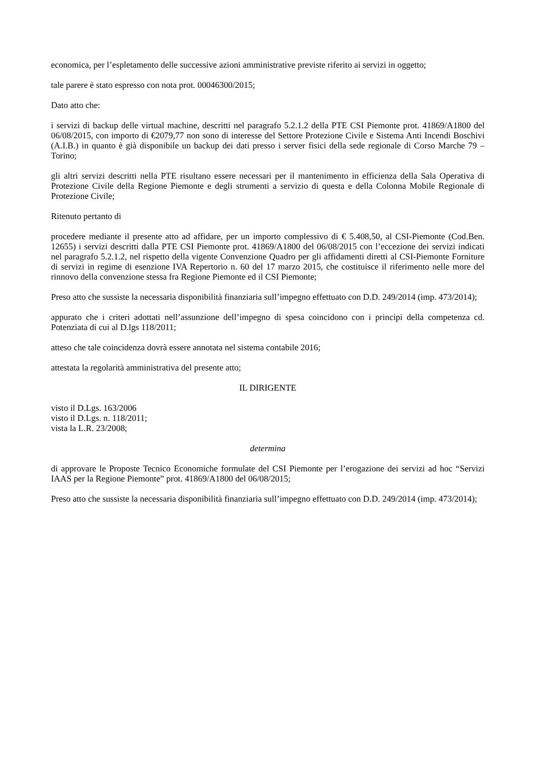economica, per l’espletamento delle successive azioni amministrative previste riferito ai servizi in oggetto;
tale parere è stato espresso con nota prot. 00046300/2015;
Dato atto che:
i servizi di backup delle virtual machine, descritti nel paragrafo 5.2.1.2 della PTE CSI Piemonte prot. 41869/A1800 del 06/08/2015, con importo di €2079,77 non sono di interesse del Settore Protezione Civile e Sistema Anti Incendi Boschivi (A.I.B.) in quanto è già disponibile un backup dei dati presso i server fisici della sede regionale di Corso Marche 79 – Torino;
gli altri servizi descritti nella PTE risultano essere necessari per il mantenimento in efficienza della Sala Operativa di Protezione Civile della Regione Piemonte e degli strumenti a servizio di questa e della Colonna Mobile Regionale di Protezione Civile;
Ritenuto pertanto di
procedere mediante il presente atto ad affidare, per un importo complessivo di € 5.408,50, al CSI-Piemonte (Cod.Ben. 12655) i servizi descritti dalla PTE CSI Piemonte prot. 41869/A1800 del 06/08/2015 con l’eccezione dei servizi indicati nel paragrafo 5.2.1.2, nel rispetto della vigente Convenzione Quadro per gli affidamenti diretti al CSI-Piemonte Forniture di servizi in regime di esenzione IVA Repertorio n. 60 del 17 marzo 2015, che costituisce il riferimento nelle more del rinnovo della convenzione stessa fra Regione Piemonte ed il CSI Piemonte;
Preso atto che sussiste la necessaria disponibilità finanziaria sull’impegno effettuato con D.D. 249/2014 (imp. 473/2014);
appurato che i criteri adottati nell’assunzione dell’impegno di spesa coincidono con i principi della competenza cd. Potenziata di cui al D.lgs 118/2011;
atteso che tale coincidenza dovrà essere annotata nel sistema contabile 2016;
attestata la regolarità amministrativa del presente atto;
IL DIRIGENTE
visto il D.Lgs. 163/2006
visto il D.Lgs. n. 118/2011;
vista la L.R. 23/2008;
determina
di approvare le Proposte Tecnico Economiche formulate del CSI Piemonte per l’erogazione dei servizi ad hoc “Servizi IAAS per la Regione Piemonte” prot. 41869/A1800 del 06/08/2015;
Preso atto che sussiste la necessaria disponibilità finanziaria sull’impegno effettuato con D.D. 249/2014 (imp. 473/2014);